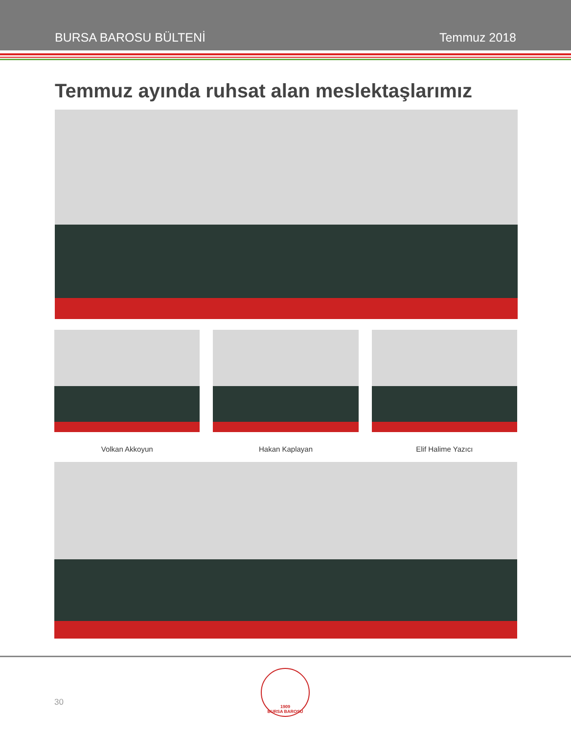BURSA BAROSU BÜLTENİ Temmuz 2018
Temmuz ayında ruhsat alan meslektaşlarımız
Volkan Akkoyun Hakan Kaplayan Elif Halime Yazıcı
30
1909
BURSA BAROSU